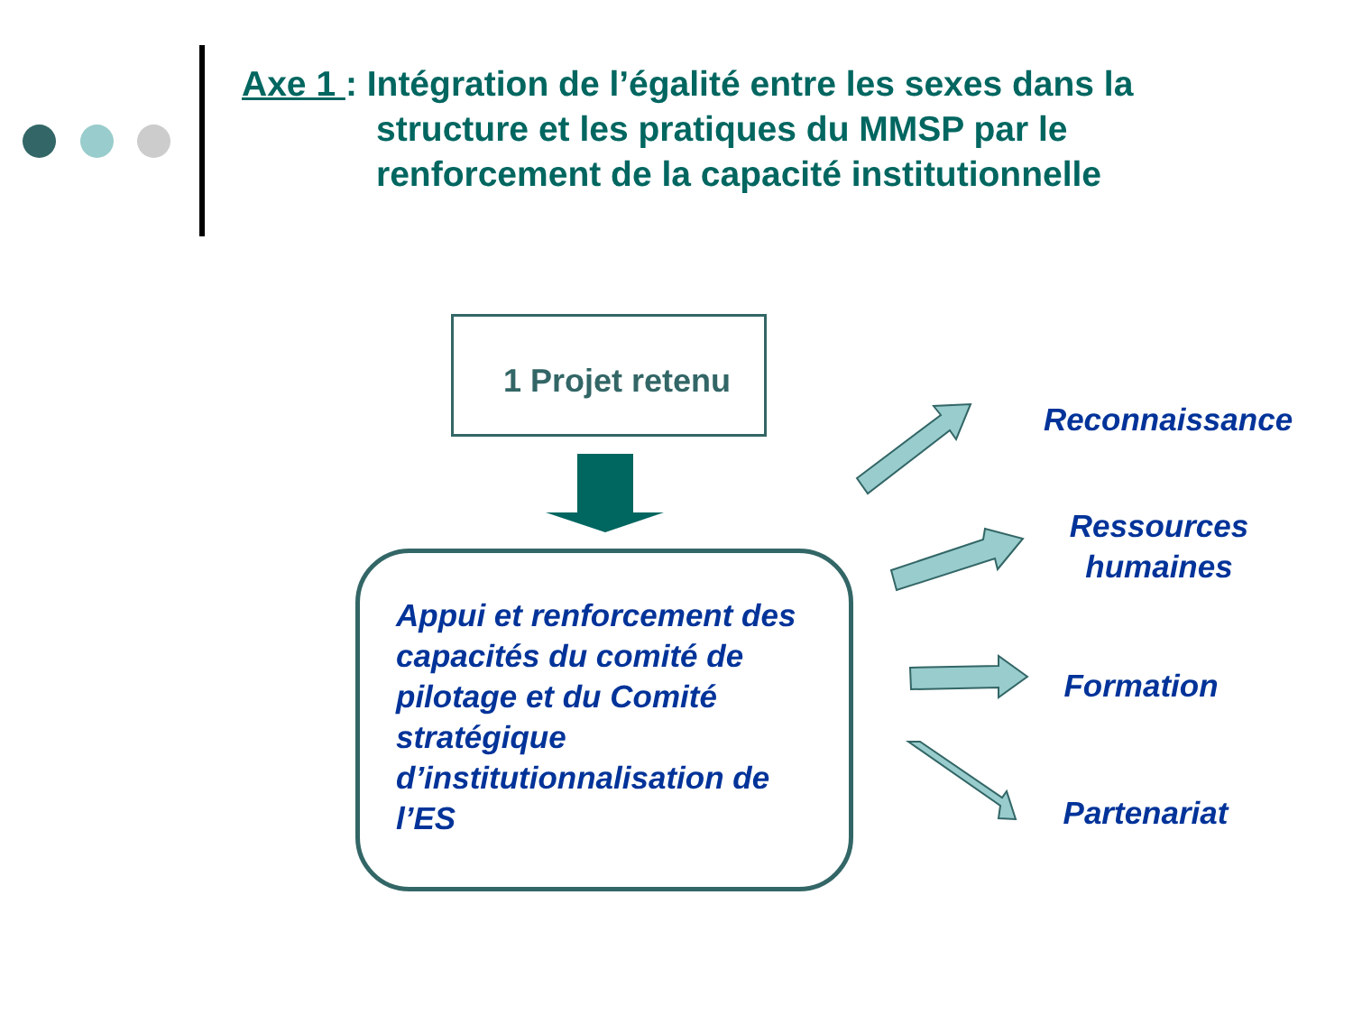Axe 1 : Intégration de l’égalité entre les sexes dans la
structure et les pratiques du MMSP par le
renforcement de la capacité institutionnelle
1 Projet retenu
Appui et renforcement des capacités du comité de pilotage et du Comité stratégique d’institutionnalisation de l’ES
Reconnaissance
Ressources humaines
Formation
Partenariat